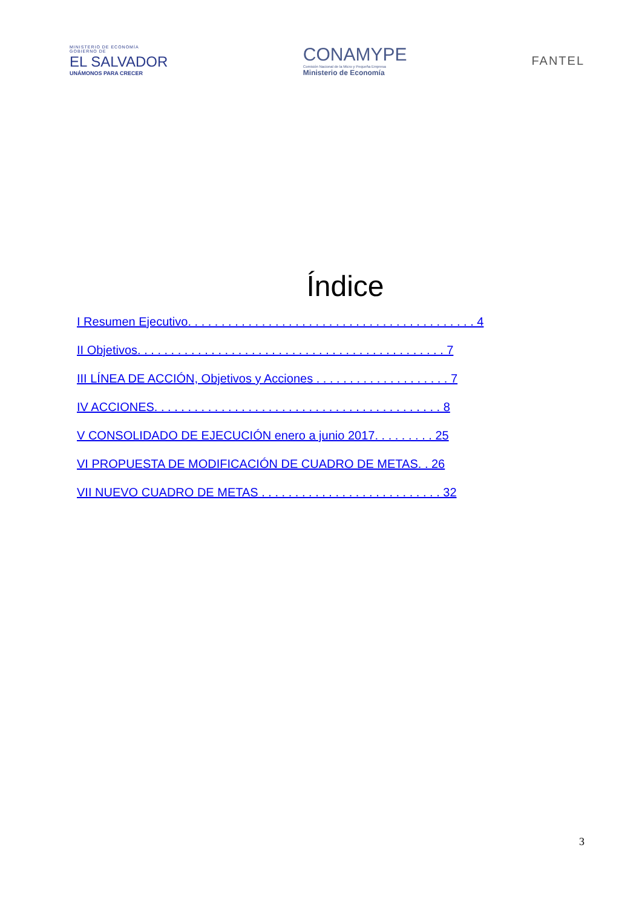MINISTERIO DE ECONOMÍA
GOBIERNO DE
EL SALVADOR
UNÁMONOS PARA CRECER
CONAMYPE
Comisión Nacional de la Micro y Pequeña Empresa
Ministerio de Economía
FANTEL
Índice
I Resumen Ejecutivo. . . . . . . . . . . . . . . . . . . . . . . . . . . . . . . . . . . . . . . . . . . 4
II Objetivos. . . . . . . . . . . . . . . . . . . . . . . . . . . . . . . . . . . . . . . . . . . . . . 7
III LÍNEA DE ACCIÓN, Objetivos y Acciones . . . . . . . . . . . . . . . . . . . . 7
IV ACCIONES. . . . . . . . . . . . . . . . . . . . . . . . . . . . . . . . . . . . . . . . . . . 8
V CONSOLIDADO DE EJECUCIÓN enero a junio 2017. . . . . . . . . 25
VI PROPUESTA DE MODIFICACIÓN DE CUADRO DE METAS. . 26
VII NUEVO CUADRO DE METAS . . . . . . . . . . . . . . . . . . . . . . . . . . . 32
3